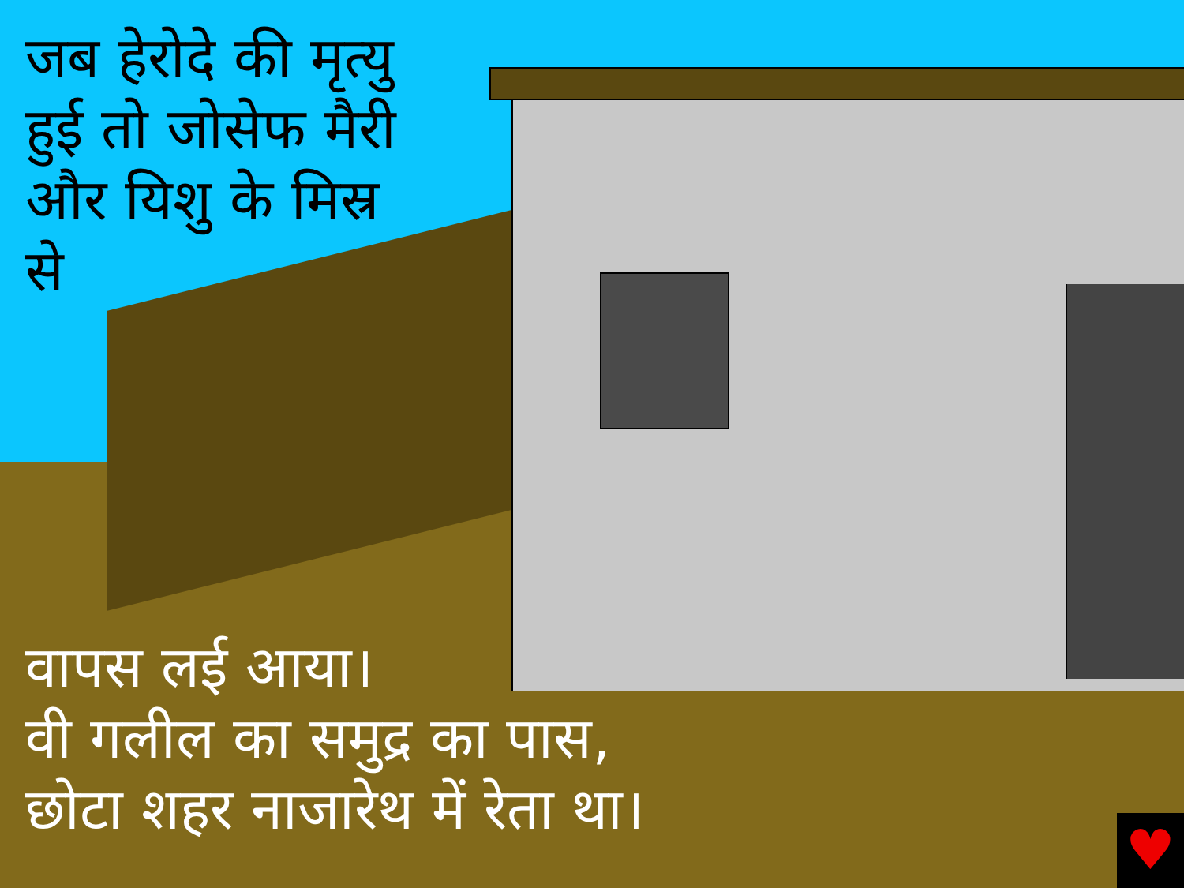जब हेरोदे की मृत्यु हुई तो जोसेफ मैरी और यिशु के मिस्र
से
वापस लई आया।
वी गलील का समुद्र का पास,
छोटा शहर नाजारेथ में रेता था।
♥